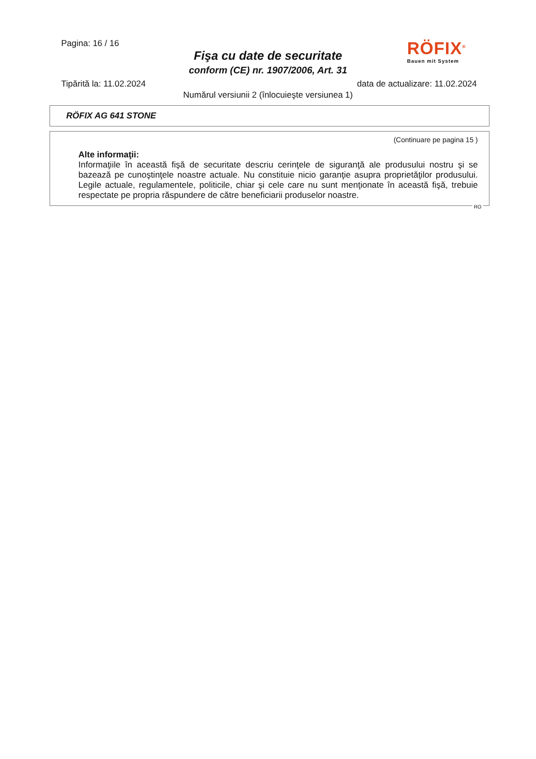Pagina: 16 / 16
Fişa cu date de securitate
conform (CE) nr. 1907/2006, Art. 31
RÖFIX<sup>®</sup>
Bauen mit System
Tipărită la: 11.02.2024 data de actualizare: 11.02.2024
Numărul versiunii 2 (înlocuieşte versiunea 1)
RÖFIX AG 641 STONE
(Continuare pe pagina 15 )
Alte informaţii:
Informaţiile în această fişă de securitate descriu cerinţele de siguranţă ale produsului nostru şi se bazează pe cunoştinţele noastre actuale. Nu constituie nicio garanţie asupra proprietăţilor produsului. Legile actuale, regulamentele, politicile, chiar şi cele care nu sunt menţionate în această fişă, trebuie respectate pe propria răspundere de către beneficiarii produselor noastre.
RO